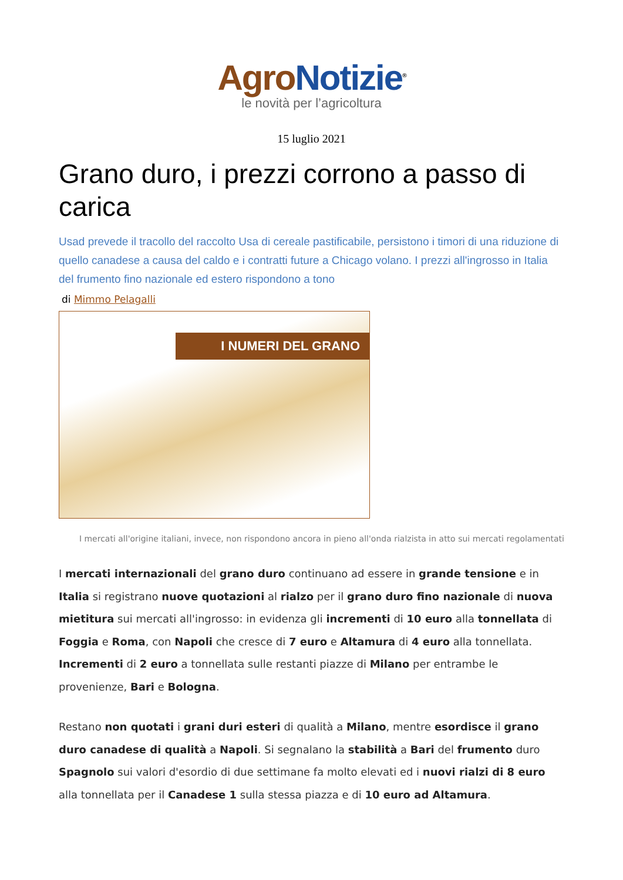Agro Notizie<sup>®</sup>
le novità per l’agricoltura
15 luglio 2021
Grano duro, i prezzi corrono a passo di carica
Usad prevede il tracollo del raccolto Usa di cereale pastificabile, persistono i timori di una riduzione di quello canadese a causa del caldo e i contratti future a Chicago volano. I prezzi all'ingrosso in Italia del frumento fino nazionale ed estero rispondono a tono
di Mimmo Pelagalli
I NUMERI DEL GRANO
I mercati all'origine italiani, invece, non rispondono ancora in pieno all'onda rialzista in atto sui mercati regolamentati
I mercati internazionali del grano duro continuano ad essere in grande tensione e in Italia si registrano nuove quotazioni al rialzo per il grano duro fino nazionale di nuova mietitura sui mercati all'ingrosso: in evidenza gli incrementi di 10 euro alla tonnellata di Foggia e Roma, con Napoli che cresce di 7 euro e Altamura di 4 euro alla tonnellata. Incrementi di 2 euro a tonnellata sulle restanti piazze di Milano per entrambe le provenienze, Bari e Bologna.
Restano non quotati i grani duri esteri di qualità a Milano, mentre esordisce il grano duro canadese di qualità a Napoli. Si segnalano la stabilità a Bari del frumento duro Spagnolo sui valori d'esordio di due settimane fa molto elevati ed i nuovi rialzi di 8 euro alla tonnellata per il Canadese 1 sulla stessa piazza e di 10 euro ad Altamura.